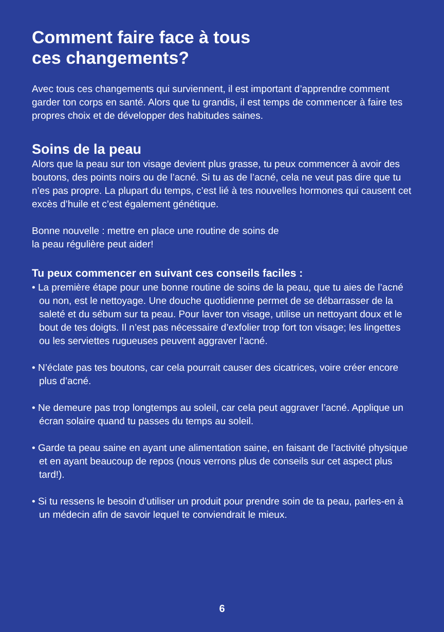Comment faire face à tous
ces changements?
Avec tous ces changements qui surviennent, il est important d’apprendre comment garder ton corps en santé. Alors que tu grandis, il est temps de commencer à faire tes propres choix et de développer des habitudes saines.
Soins de la peau
Alors que la peau sur ton visage devient plus grasse, tu peux commencer à avoir des boutons, des points noirs ou de l’acné. Si tu as de l’acné, cela ne veut pas dire que tu n’es pas propre. La plupart du temps, c’est lié à tes nouvelles hormones qui causent cet excès d’huile et c’est également génétique.
Bonne nouvelle : mettre en place une routine de soins de
la peau régulière peut aider!
Tu peux commencer en suivant ces conseils faciles :
• La première étape pour une bonne routine de soins de la peau, que tu aies de l’acné ou non, est le nettoyage. Une douche quotidienne permet de se débarrasser de la saleté et du sébum sur ta peau. Pour laver ton visage, utilise un nettoyant doux et le bout de tes doigts. Il n’est pas nécessaire d’exfolier trop fort ton visage; les lingettes ou les serviettes rugueuses peuvent aggraver l’acné.
• N’éclate pas tes boutons, car cela pourrait causer des cicatrices, voire créer encore plus d’acné.
• Ne demeure pas trop longtemps au soleil, car cela peut aggraver l’acné. Applique un écran solaire quand tu passes du temps au soleil.
• Garde ta peau saine en ayant une alimentation saine, en faisant de l’activité physique et en ayant beaucoup de repos (nous verrons plus de conseils sur cet aspect plus tard!).
• Si tu ressens le besoin d’utiliser un produit pour prendre soin de ta peau, parles-en à un médecin afin de savoir lequel te conviendrait le mieux.
6